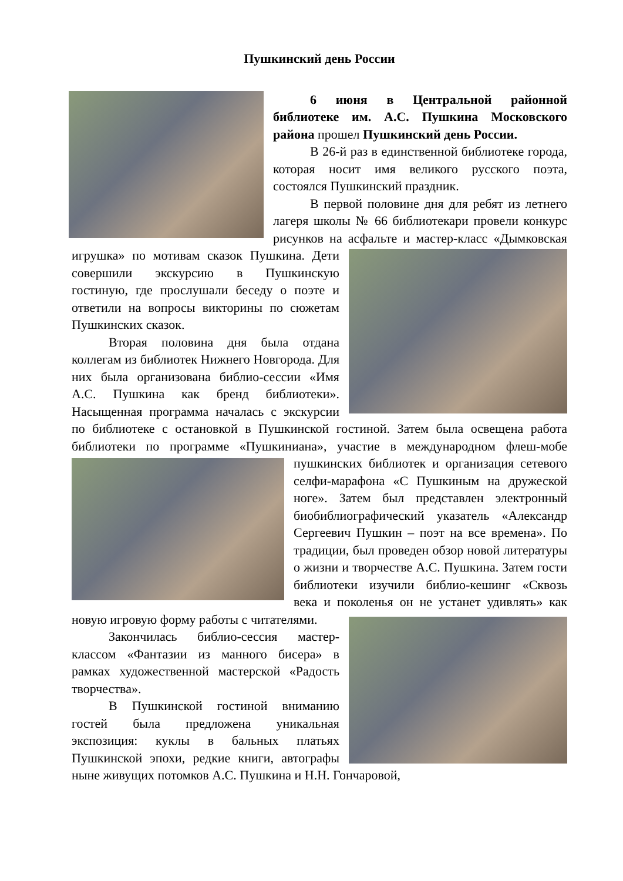Пушкинский день России
6 июня в Центральной районной библиотеке им. А.С. Пушкина Московского района прошел Пушкинский день России.
В 26-й раз в единственной библиотеке города, которая носит имя великого русского поэта, состоялся Пушкинский праздник.
В первой половине дня для ребят из летнего лагеря школы № 66 библиотекари провели конкурс рисунков на асфальте и мастер-класс «Дымковская игрушка» по мотивам сказок Пушкина. Дети совершили экскурсию в Пушкинскую гостиную, где прослушали беседу о поэте и ответили на вопросы викторины по сюжетам Пушкинских сказок.
Вторая половина дня была отдана коллегам из библиотек Нижнего Новгорода. Для них была организована библио-сессии «Имя А.С. Пушкина как бренд библиотеки». Насыщенная программа началась с экскурсии по библиотеке с остановкой в Пушкинской гостиной. Затем была освещена работа библиотеки по программе «Пушкиниана», участие в международном флеш-мобе пушкинских библиотек и организация сетевого селфи-марафона «С Пушкиным на дружеской ноге». Затем был представлен электронный биобиблиографический указатель «Александр Сергеевич Пушкин – поэт на все времена». По традиции, был проведен обзор новой литературы о жизни и творчестве А.С. Пушкина. Затем гости библиотеки изучили библио-кешинг «Сквозь века и поколенья он не устанет удивлять» как новую игровую форму работы с читателями.
Закончилась библио-сессия мастер-классом «Фантазии из манного бисера» в рамках художественной мастерской «Радость творчества».
В Пушкинской гостиной вниманию гостей была предложена уникальная экспозиция: куклы в бальных платьях Пушкинской эпохи, редкие книги, автографы ныне живущих потомков А.С. Пушкина и Н.Н. Гончаровой,